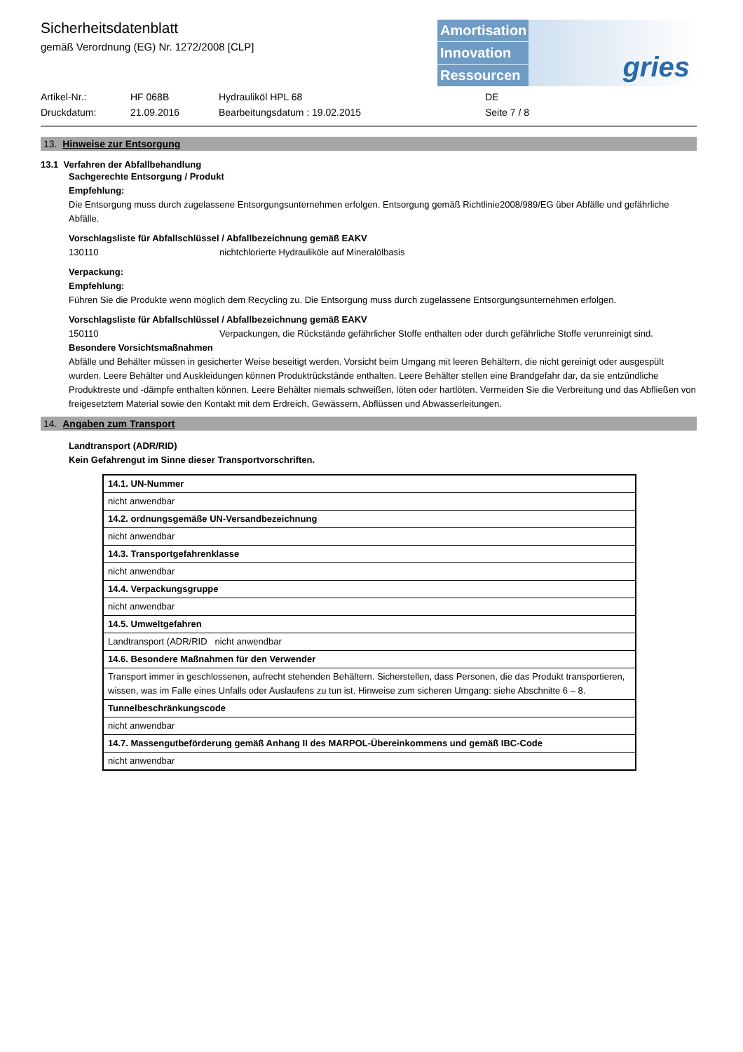Sicherheitsdatenblatt
gemäß Verordnung (EG) Nr. 1272/2008 [CLP]
Amortisation
Innovation
Ressourcen
gries
Artikel-Nr.: HF 068B Hydrauliköl HPL 68 DE Druckdatum: 21.09.2016 Bearbeitungsdatum : 19.02.2015 Seite 7 / 8
13. Hinweise zur Entsorgung
13.1 Verfahren der Abfallbehandlung
Sachgerechte Entsorgung / Produkt
Empfehlung:
Die Entsorgung muss durch zugelassene Entsorgungsunternehmen erfolgen. Entsorgung gemäß Richtlinie2008/989/EG über Abfälle und gefährliche Abfälle.
Vorschlagsliste für Abfallschlüssel / Abfallbezeichnung gemäß EAKV
130110 nichtchlorierte Hydrauliköle auf Mineralölbasis
Verpackung:
Empfehlung:
Führen Sie die Produkte wenn möglich dem Recycling zu. Die Entsorgung muss durch zugelassene Entsorgungsunternehmen erfolgen.
Vorschlagsliste für Abfallschlüssel / Abfallbezeichnung gemäß EAKV
150110 Verpackungen, die Rückstände gefährlicher Stoffe enthalten oder durch gefährliche Stoffe verunreinigt sind.
Besondere Vorsichtsmaßnahmen
Abfälle und Behälter müssen in gesicherter Weise beseitigt werden. Vorsicht beim Umgang mit leeren Behältern, die nicht gereinigt oder ausgespült wurden. Leere Behälter und Auskleidungen können Produktrückstände enthalten. Leere Behälter stellen eine Brandgefahr dar, da sie entzündliche Produktreste und -dämpfe enthalten können. Leere Behälter niemals schweißen, löten oder hartlöten. Vermeiden Sie die Verbreitung und das Abfließen von freigesetztem Material sowie den Kontakt mit dem Erdreich, Gewässern, Abflüssen und Abwasserleitungen.
14. Angaben zum Transport
Landtransport (ADR/RID)
Kein Gefahrengut im Sinne dieser Transportvorschriften.
| 14.1. UN-Nummer |
| nicht anwendbar |
| 14.2. ordnungsgemäße UN-Versandbezeichnung |
| nicht anwendbar |
| 14.3. Transportgefahrenklasse |
| nicht anwendbar |
| 14.4. Verpackungsgruppe |
| nicht anwendbar |
| 14.5. Umweltgefahren |
| Landtransport (ADR/RID nicht anwendbar |
| 14.6. Besondere Maßnahmen für den Verwender |
| Transport immer in geschlossenen, aufrecht stehenden Behältern. Sicherstellen, dass Personen, die das Produkt transportieren, wissen, was im Falle eines Unfalls oder Auslaufens zu tun ist. Hinweise zum sicheren Umgang: siehe Abschnitte 6 – 8. |
| Tunnelbeschränkungscode |
| nicht anwendbar |
| 14.7. Massengutbeförderung gemäß Anhang II des MARPOL-Übereinkommens und gemäß IBC-Code |
| nicht anwendbar |